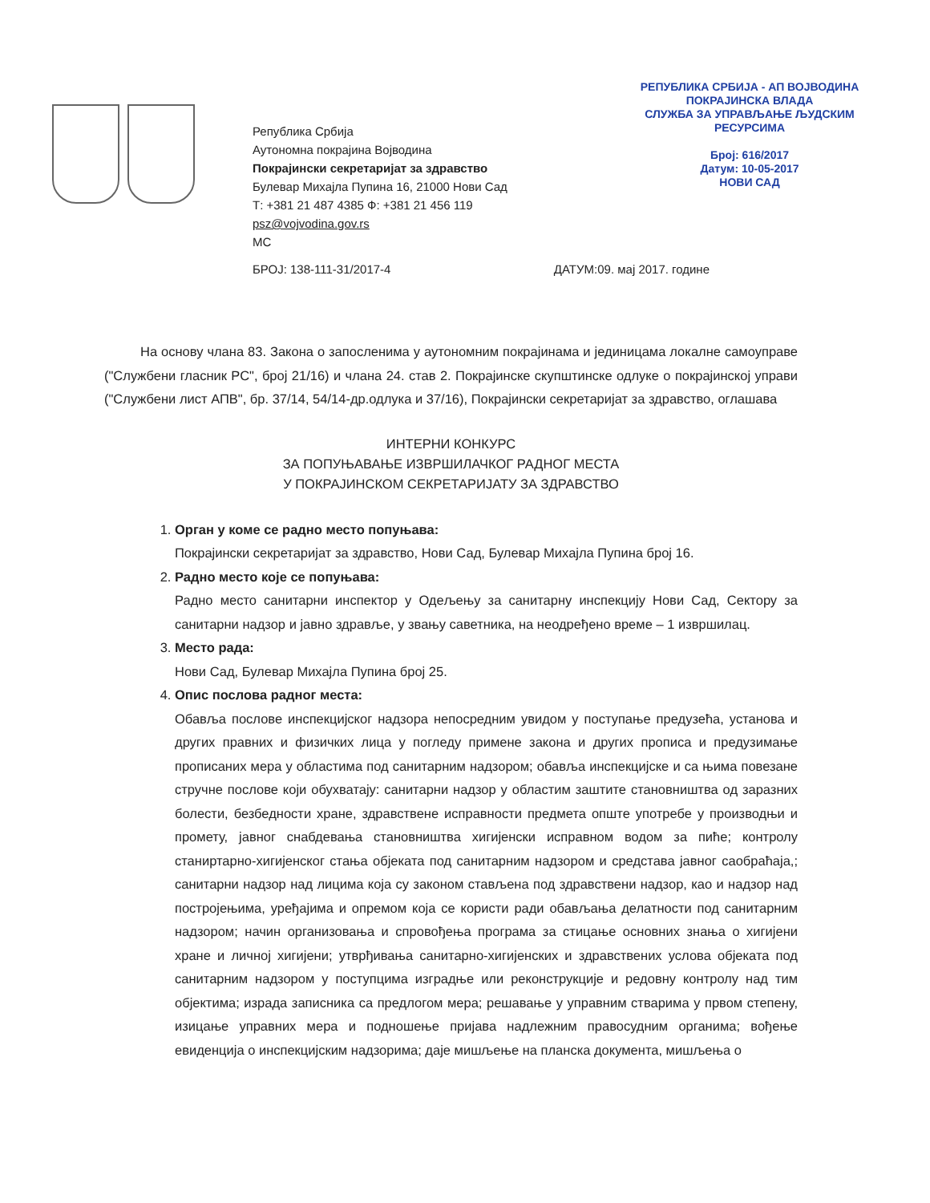Република Србија
Аутономна покрајина Војводина
Покрајински секретаријат за здравство
Булевар Михајла Пупина 16, 21000 Нови Сад
Т: +381 21 487 4385 Ф: +381 21 456 119
psz@vojvodina.gov.rs
МС
РЕПУБЛИКА СРБИЈА - АП ВОЈВОДИНА
ПОКРАЈИНСКА ВЛАДА
СЛУЖБА ЗА УПРАВЉАЊЕ ЉУДСКИМ РЕСУРСИМА
Број: 616/2017
Датум: 10-05-2017
НОВИ САД
БРОЈ: 138-111-31/2017-4 ДАТУМ:09. мај 2017. године
На основу члана 83. Закона о запосленима у аутономним покрајинама и јединицама локалне самоуправе ("Службени гласник РС", број 21/16) и члана 24. став 2. Покрајинске скупштинске одлуке о покрајинској управи ("Службени лист АПВ", бр. 37/14, 54/14-др.одлука и 37/16), Покрајински секретаријат за здравство, оглашава
ИНТЕРНИ КОНКУРС
ЗА ПОПУЊАВАЊЕ ИЗВРШИЛАЧКОГ РАДНОГ МЕСТА
У ПОКРАЈИНСКОМ СЕКРЕТАРИЈАТУ ЗА ЗДРАВСТВО
1.
Орган у коме се радно место попуњава:
Покрајински секретаријат за здравство, Нови Сад, Булевар Михајла Пупина број 16.
2.
Радно место које се попуњава:
Радно место санитарни инспектор у Одељењу за санитарну инспекцију Нови Сад, Сектору за санитарни надзор и јавно здравље, у звању саветника, на неодређено време – 1 извршилац.
3.
Место рада:
Нови Сад, Булевар Михајла Пупина број 25.
4.
Опис послова радног места:
Обавља послове инспекцијског надзора непосредним увидом у поступање предузећа, установа и других правних и физичких лица у погледу примене закона и других прописа и предузимање прописаних мера у областима под санитарним надзором; обавља инспекцијске и са њима повезане стручне послове који обухватају: санитарни надзор у областим заштите становништва од заразних болести, безбедности хране, здравствене исправности предмета опште употребе у производњи и промету, јавног снабдевања становништва хигијенски исправном водом за пиће; контролу станиртарно-хигијенског стања објеката под санитарним надзором и средстава јавног саобраћаја,; санитарни надзор над лицима која су законом стављена под здравствени надзор, као и надзор над постројењима, уређајима и опремом која се користи ради обављања делатности под санитарним надзором; начин организовања и спровођења програма за стицање основних знања о хигијени хране и личној хигијени; утврђивања санитарно-хигијенских и здравствених услова објеката под санитарним надзором у поступцима изградње или реконструкције и редовну контролу над тим објектима; израда записника са предлогом мера; решавање у управним стварима у првом степену, изицање управних мера и подношење пријава надлежним правосудним органима; вођење евиденција о инспекцијским надзорима; даје мишљење на планска документа, мишљења о